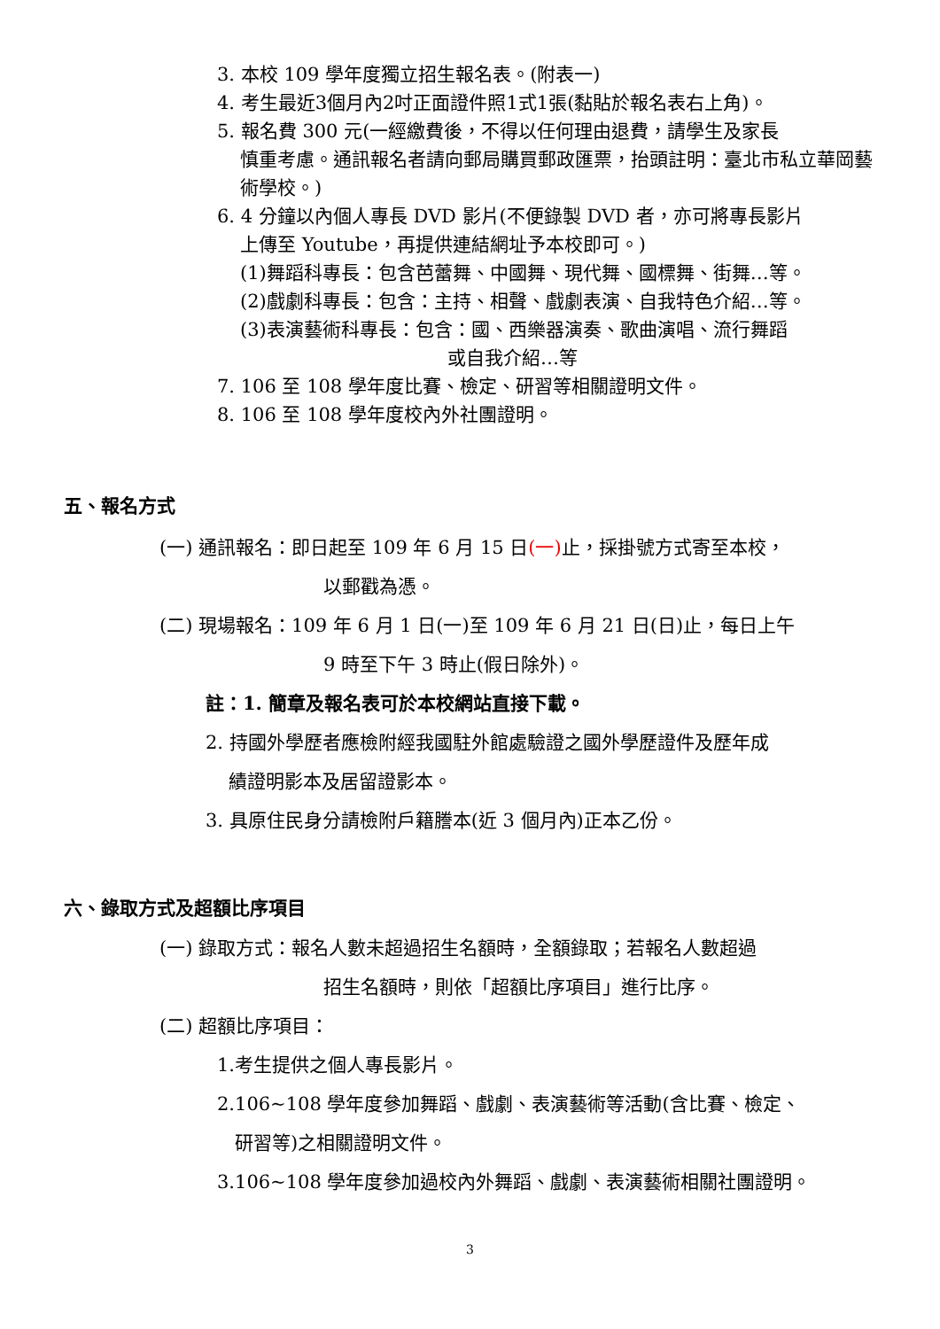3. 本校 109 學年度獨立招生報名表。(附表一)
4. 考生最近3個月內2吋正面證件照1式1張(黏貼於報名表右上角)。
5. 報名費 300 元(一經繳費後，不得以任何理由退費，請學生及家長
慎重考慮。通訊報名者請向郵局購買郵政匯票，抬頭註明：臺北市私立華岡藝術學校。)
6. 4 分鐘以內個人專長 DVD 影片(不便錄製 DVD 者，亦可將專長影片
上傳至 Youtube，再提供連結網址予本校即可。)
(1)舞蹈科專長：包含芭蕾舞、中國舞、現代舞、國標舞、街舞…等。
(2)戲劇科專長：包含：主持、相聲、戲劇表演、自我特色介紹…等。
(3)表演藝術科專長：包含：國、西樂器演奏、歌曲演唱、流行舞蹈
或自我介紹…等
7. 106 至 108 學年度比賽、檢定、研習等相關證明文件。
8. 106 至 108 學年度校內外社團證明。
五、報名方式
(一) 通訊報名：即日起至 109 年 6 月 15 日(一) 止，採掛號方式寄至本校，
以郵戳為憑。
(二) 現場報名：109 年 6 月 1 日(一)至 109 年 6 月 21 日(日)止，每日上午
9 時至下午 3 時止(假日除外)。
註：1. 簡章及報名表可於本校網站直接下載。
2. 持國外學歷者應檢附經我國駐外館處驗證之國外學歷證件及歷年成
績證明影本及居留證影本。
3. 具原住民身分請檢附戶籍謄本(近 3 個月內)正本乙份。
六、錄取方式及超額比序項目
(一) 錄取方式：報名人數未超過招生名額時，全額錄取；若報名人數超過
招生名額時，則依「超額比序項目」進行比序。
(二) 超額比序項目：
1.考生提供之個人專長影片。
2.106~108 學年度參加舞蹈、戲劇、表演藝術等活動(含比賽、檢定、
研習等)之相關證明文件。
3.106~108 學年度參加過校內外舞蹈、戲劇、表演藝術相關社團證明。
3